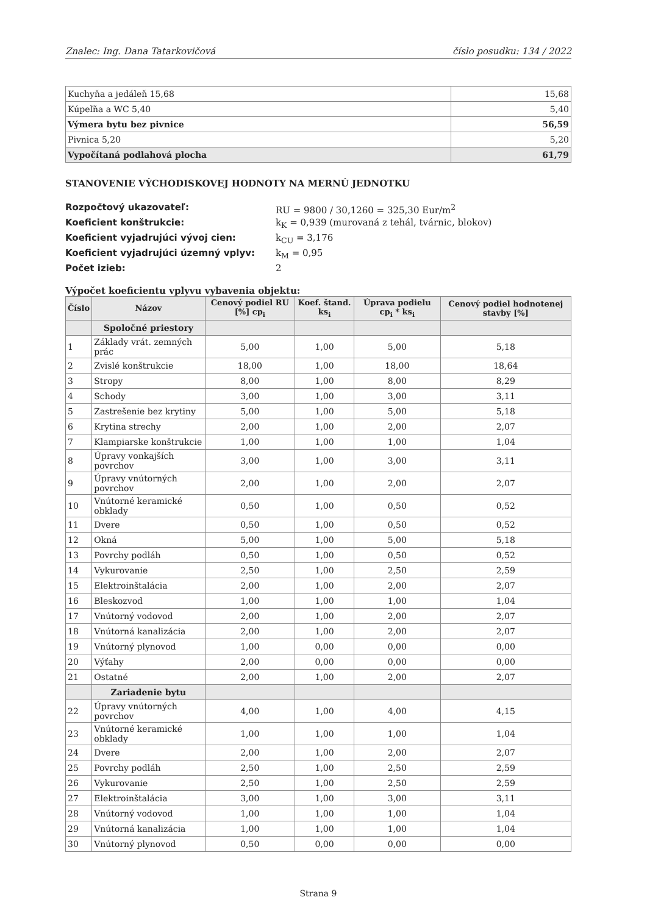Znalec: Ing. Dana Tatarkovičová číslo posudku: 134 / 2022
| Kuchyňa a jedáleň 15,68 | 15,68 |
| Kúpeľňa a WC 5,40 | 5,40 |
| Výmera bytu bez pivnice | 56,59 |
| Pivnica 5,20 | 5,20 |
| Vypočítaná podlahová plocha | 61,79 |
STANOVENIE VÝCHODISKOVEJ HODNOTY NA MERNÚ JEDNOTKU
Rozpočtový ukazovateľ: RU = 9800 / 30,1260 = 325,30 Eur/m<sup>2</sup> Koeficient konštrukcie: k<sub>K</sub> = 0,939 (murovaná z tehál, tvárnic, blokov) Koeficient vyjadrujúci vývoj cien: k<sub>CU</sub> = 3,176 Koeficient vyjadrujúci územný vplyv: k<sub>M</sub> = 0,95 Počet izieb: 2
Výpočet koeficientu vplyvu vybavenia objektu:
| Číslo | Názov | Cenový podiel RU [%] cp<sub>i</sub> | Koef. štand. ks<sub>i</sub> | Úprava podielu cp<sub>i</sub> * ks<sub>i</sub> | Cenový podiel hodnotenej stavby [%] |
| --- | --- | --- | --- | --- | --- |
| | Spoločné priestory | | | | |
| 1 | Základy vrát. zemných prác | 5,00 | 1,00 | 5,00 | 5,18 |
| 2 | Zvislé konštrukcie | 18,00 | 1,00 | 18,00 | 18,64 |
| 3 | Stropy | 8,00 | 1,00 | 8,00 | 8,29 |
| 4 | Schody | 3,00 | 1,00 | 3,00 | 3,11 |
| 5 | Zastrešenie bez krytiny | 5,00 | 1,00 | 5,00 | 5,18 |
| 6 | Krytina strechy | 2,00 | 1,00 | 2,00 | 2,07 |
| 7 | Klampiarske konštrukcie | 1,00 | 1,00 | 1,00 | 1,04 |
| 8 | Úpravy vonkajších povrchov | 3,00 | 1,00 | 3,00 | 3,11 |
| 9 | Úpravy vnútorných povrchov | 2,00 | 1,00 | 2,00 | 2,07 |
| 10 | Vnútorné keramické obklady | 0,50 | 1,00 | 0,50 | 0,52 |
| 11 | Dvere | 0,50 | 1,00 | 0,50 | 0,52 |
| 12 | Okná | 5,00 | 1,00 | 5,00 | 5,18 |
| 13 | Povrchy podláh | 0,50 | 1,00 | 0,50 | 0,52 |
| 14 | Vykurovanie | 2,50 | 1,00 | 2,50 | 2,59 |
| 15 | Elektroinštalácia | 2,00 | 1,00 | 2,00 | 2,07 |
| 16 | Bleskozvod | 1,00 | 1,00 | 1,00 | 1,04 |
| 17 | Vnútorný vodovod | 2,00 | 1,00 | 2,00 | 2,07 |
| 18 | Vnútorná kanalizácia | 2,00 | 1,00 | 2,00 | 2,07 |
| 19 | Vnútorný plynovod | 1,00 | 0,00 | 0,00 | 0,00 |
| 20 | Výťahy | 2,00 | 0,00 | 0,00 | 0,00 |
| 21 | Ostatné | 2,00 | 1,00 | 2,00 | 2,07 |
| | Zariadenie bytu | | | | |
| 22 | Úpravy vnútorných povrchov | 4,00 | 1,00 | 4,00 | 4,15 |
| 23 | Vnútorné keramické obklady | 1,00 | 1,00 | 1,00 | 1,04 |
| 24 | Dvere | 2,00 | 1,00 | 2,00 | 2,07 |
| 25 | Povrchy podláh | 2,50 | 1,00 | 2,50 | 2,59 |
| 26 | Vykurovanie | 2,50 | 1,00 | 2,50 | 2,59 |
| 27 | Elektroinštalácia | 3,00 | 1,00 | 3,00 | 3,11 |
| 28 | Vnútorný vodovod | 1,00 | 1,00 | 1,00 | 1,04 |
| 29 | Vnútorná kanalizácia | 1,00 | 1,00 | 1,00 | 1,04 |
| 30 | Vnútorný plynovod | 0,50 | 0,00 | 0,00 | 0,00 |
Strana 9